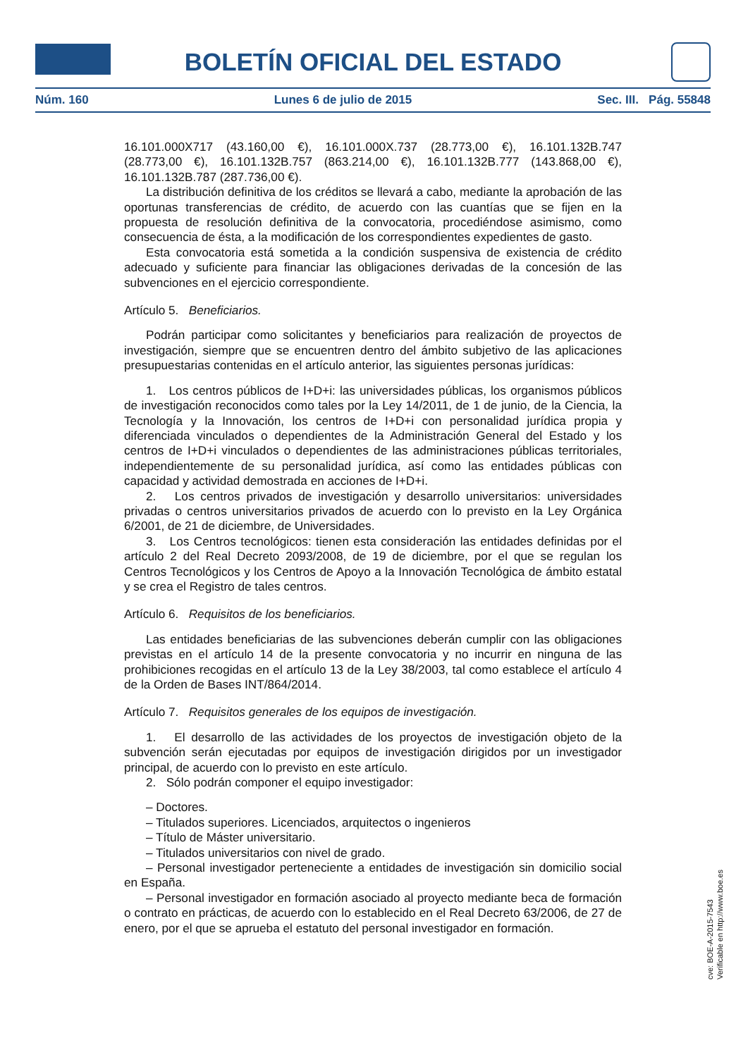BOLETÍN OFICIAL DEL ESTADO
Núm. 160 Lunes 6 de julio de 2015 Sec. III. Pág. 55848
16.101.000X717 (43.160,00 €), 16.101.000X.737 (28.773,00 €), 16.101.132B.747 (28.773,00 €), 16.101.132B.757 (863.214,00 €), 16.101.132B.777 (143.868,00 €), 16.101.132B.787 (287.736,00 €).
La distribución definitiva de los créditos se llevará a cabo, mediante la aprobación de las oportunas transferencias de crédito, de acuerdo con las cuantías que se fijen en la propuesta de resolución definitiva de la convocatoria, procediéndose asimismo, como consecuencia de ésta, a la modificación de los correspondientes expedientes de gasto.
Esta convocatoria está sometida a la condición suspensiva de existencia de crédito adecuado y suficiente para financiar las obligaciones derivadas de la concesión de las subvenciones en el ejercicio correspondiente.
Artículo 5. Beneficiarios.
Podrán participar como solicitantes y beneficiarios para realización de proyectos de investigación, siempre que se encuentren dentro del ámbito subjetivo de las aplicaciones presupuestarias contenidas en el artículo anterior, las siguientes personas jurídicas:
1. Los centros públicos de I+D+i: las universidades públicas, los organismos públicos de investigación reconocidos como tales por la Ley 14/2011, de 1 de junio, de la Ciencia, la Tecnología y la Innovación, los centros de I+D+i con personalidad jurídica propia y diferenciada vinculados o dependientes de la Administración General del Estado y los centros de I+D+i vinculados o dependientes de las administraciones públicas territoriales, independientemente de su personalidad jurídica, así como las entidades públicas con capacidad y actividad demostrada en acciones de I+D+i.
2. Los centros privados de investigación y desarrollo universitarios: universidades privadas o centros universitarios privados de acuerdo con lo previsto en la Ley Orgánica 6/2001, de 21 de diciembre, de Universidades.
3. Los Centros tecnológicos: tienen esta consideración las entidades definidas por el artículo 2 del Real Decreto 2093/2008, de 19 de diciembre, por el que se regulan los Centros Tecnológicos y los Centros de Apoyo a la Innovación Tecnológica de ámbito estatal y se crea el Registro de tales centros.
Artículo 6. Requisitos de los beneficiarios.
Las entidades beneficiarias de las subvenciones deberán cumplir con las obligaciones previstas en el artículo 14 de la presente convocatoria y no incurrir en ninguna de las prohibiciones recogidas en el artículo 13 de la Ley 38/2003, tal como establece el artículo 4 de la Orden de Bases INT/864/2014.
Artículo 7. Requisitos generales de los equipos de investigación.
1. El desarrollo de las actividades de los proyectos de investigación objeto de la subvención serán ejecutadas por equipos de investigación dirigidos por un investigador principal, de acuerdo con lo previsto en este artículo.
2. Sólo podrán componer el equipo investigador:
– Doctores.
– Titulados superiores. Licenciados, arquitectos o ingenieros
– Título de Máster universitario.
– Titulados universitarios con nivel de grado.
– Personal investigador perteneciente a entidades de investigación sin domicilio social en España.
– Personal investigador en formación asociado al proyecto mediante beca de formación o contrato en prácticas, de acuerdo con lo establecido en el Real Decreto 63/2006, de 27 de enero, por el que se aprueba el estatuto del personal investigador en formación.
cve: BOE-A-2015-7543
Verificable en http://www.boe.es